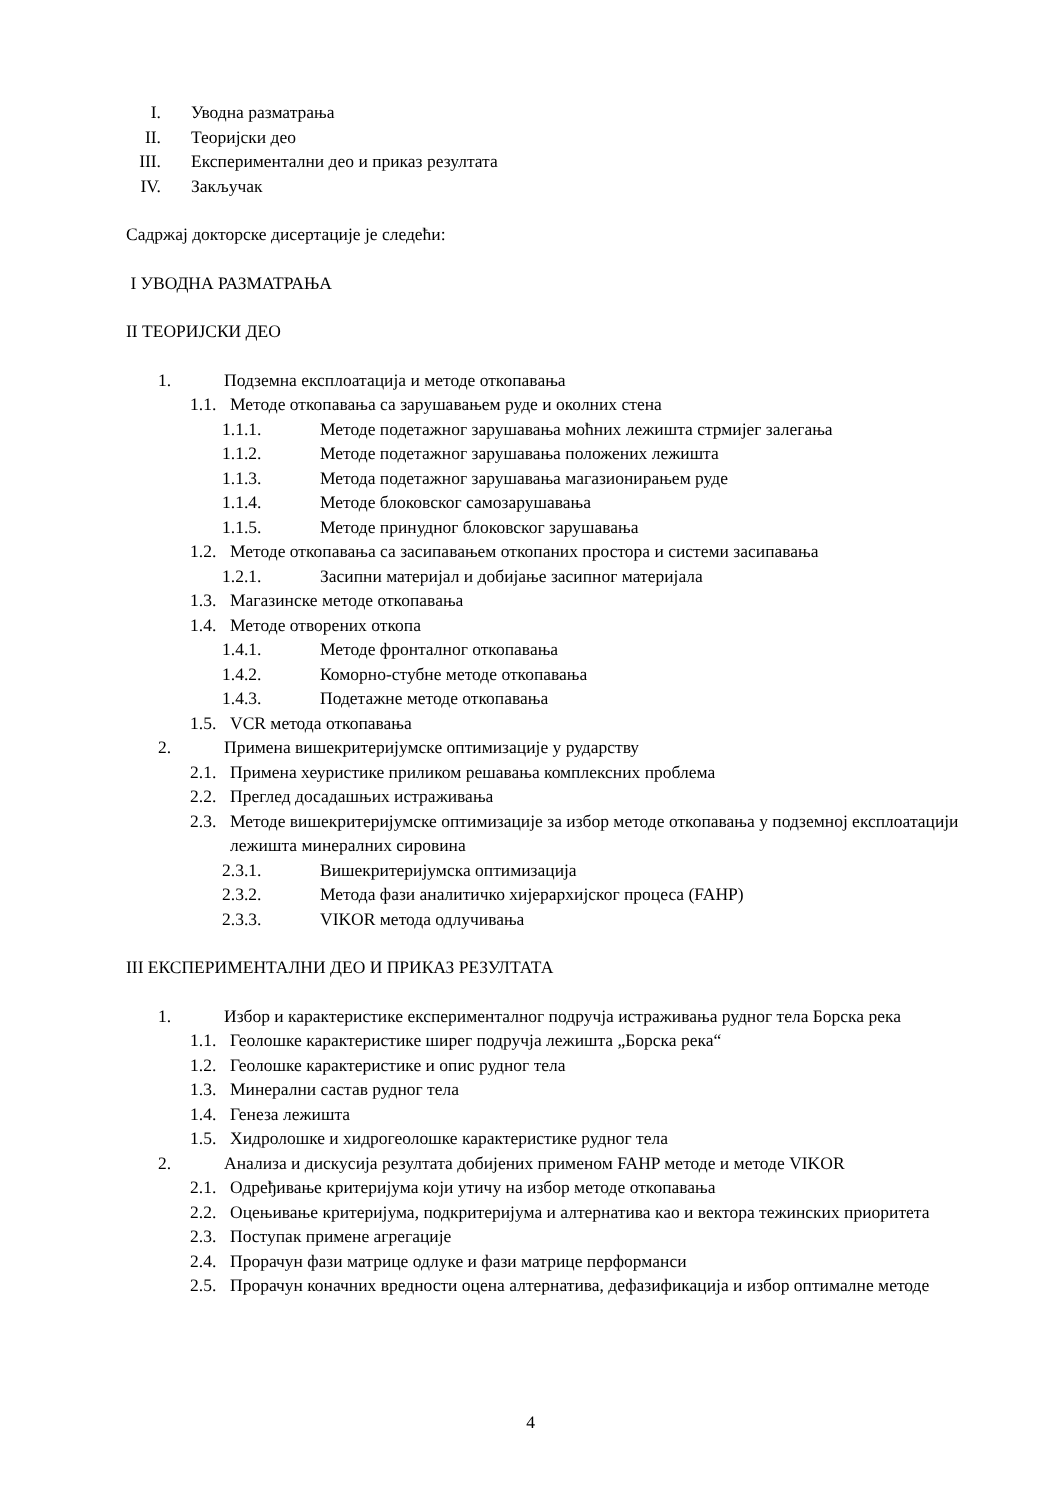I. Уводна разматрања
II. Теоријски део
III. Експериментални део и приказ резултата
IV. Закључак
Садржај докторске дисертације је следећи:
I УВОДНА РАЗМАТРАЊА
II ТЕОРИЈСКИ ДЕО
1. Подземна експлоатација и методе откопавања
1.1. Методе откопавања са зарушавањем руде и околних стена
1.1.1. Методе подетажног зарушавања моћних лежишта стрмијег залегања
1.1.2. Методе подетажног зарушавања положених лежишта
1.1.3. Метода подетажног зарушавања магазионирањем руде
1.1.4. Методе блоковског самозарушавања
1.1.5. Методе принудног блоковског зарушавања
1.2. Методе откопавања са засипавањем откопаних простора и системи засипавања
1.2.1. Засипни материјал и добијање засипног материјала
1.3. Магазинске методе откопавања
1.4. Методе отворених откопа
1.4.1. Методе фронталног откопавања
1.4.2. Коморно-стубне методе откопавања
1.4.3. Подетажне методе откопавања
1.5. VCR метода откопавања
2. Примена вишекритеријумске оптимизације у рударству
2.1. Примена хеуристике приликом решавања комплексних проблема
2.2. Преглед досадашњих истраживања
2.3. Методе вишекритеријумске оптимизације за избор методе откопавања у подземној експлоатацији лежишта минералних сировина
2.3.1. Вишекритеријумска оптимизација
2.3.2. Метода фази аналитичко хијерархијског процеса (FAHP)
2.3.3. VIKOR метода одлучивања
III ЕКСПЕРИМЕНТАЛНИ ДЕО И ПРИКАЗ РЕЗУЛТАТА
1. Избор и карактеристике експерименталног подручја истраживања рудног тела Борска река
1.1. Геолошке карактеристике ширег подручја лежишта „Борска река“
1.2. Геолошке карактеристике и опис рудног тела
1.3. Минерални састав рудног тела
1.4. Генеза лежишта
1.5. Хидролошке и хидрогеолошке карактеристике рудног тела
2. Анализа и дискусија резултата добијених применом FAHP методе и методе VIKOR
2.1. Одређивање критеријума који утичу на избор методе откопавања
2.2. Оцењивање критеријума, подкритеријума и алтернатива као и вектора тежинских приоритета
2.3. Поступак примене агрегације
2.4. Прорачун фази матрице одлуке и фази матрице перформанси
2.5. Прорачун коначних вредности оцена алтернатива, дефазификација и избор оптималне методе
4